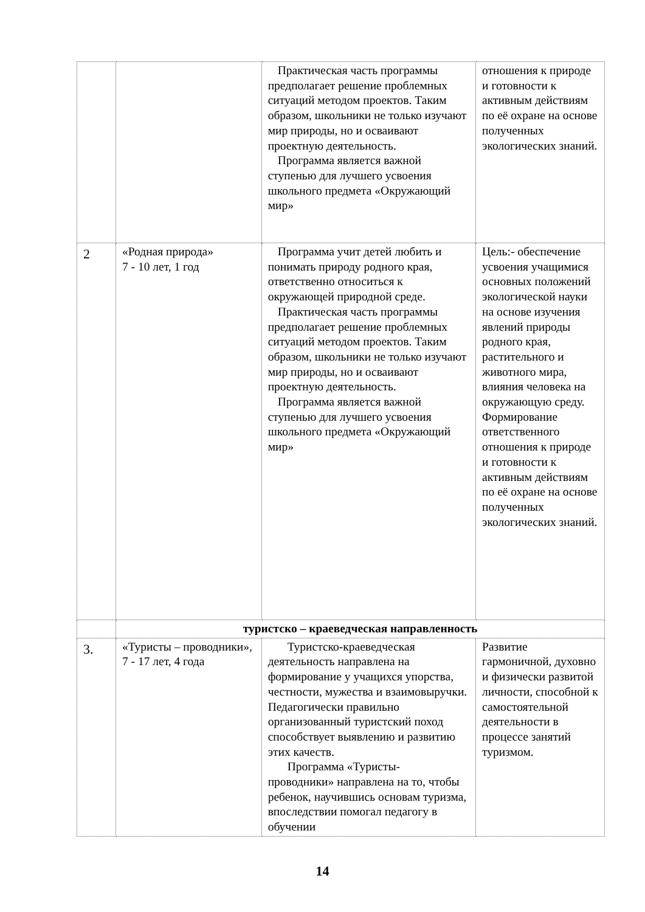| | | Практическая часть программы предполагает решение проблемных ситуаций методом проектов. Таким образом, школьники не только изучают мир природы, но и осваивают проектную деятельность. Программа является важной ступенью для лучшего усвоения школьного предмета «Окружающий мир» | отношения к природе и готовности к активным действиям по её охране на основе полученных экологических знаний. |
| 2 | «Родная природа» 7 - 10 лет, 1 год | Программа учит детей любить и понимать природу родного края, ответственно относиться к окружающей природной среде. Практическая часть программы предполагает решение проблемных ситуаций методом проектов. Таким образом, школьники не только изучают мир природы, но и осваивают проектную деятельность. Программа является важной ступенью для лучшего усвоения школьного предмета «Окружающий мир» | Цель:- обеспечение усвоения учащимися основных положений экологической науки на основе изучения явлений природы родного края, растительного и животного мира, влияния человека на окружающую среду. Формирование ответственного отношения к природе и готовности к активным действиям по её охране на основе полученных экологических знаний. |
| | туристско – краеведческая направленность | | |
| 3. | «Туристы – проводники», 7 - 17 лет, 4 года | Туристско-краеведческая деятельность направлена на формирование у учащихся упорства, честности, мужества и взаимовыручки. Педагогически правильно организованный туристский поход способствует выявлению и развитию этих качеств. Программа «Туристы- проводники» направлена на то, чтобы ребенок, научившись основам туризма, впоследствии помогал педагогу в обучении | Развитие гармоничной, духовно и физически развитой личности, способной к самостоятельной деятельности в процессе занятий туризмом. |
14